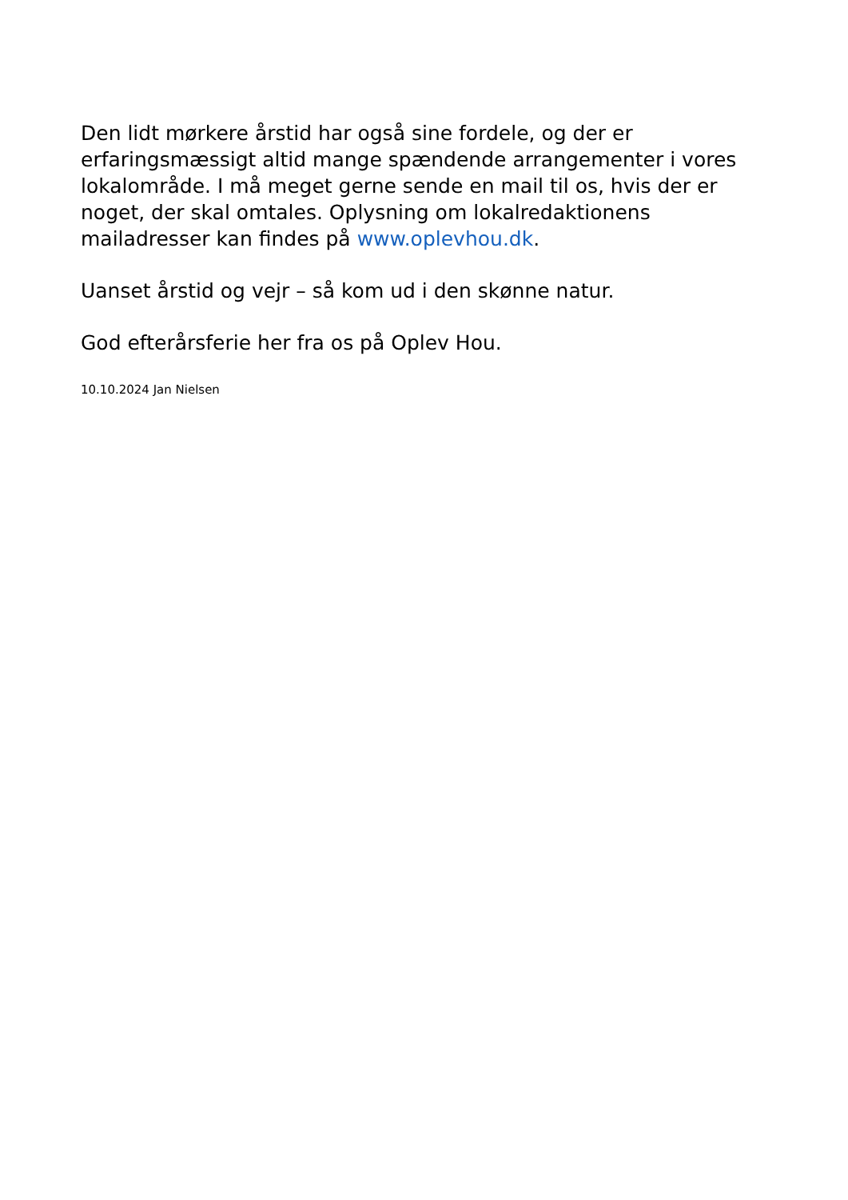Den lidt mørkere årstid har også sine fordele, og der er erfaringsmæssigt altid mange spændende arrangementer i vores lokalområde. I må meget gerne sende en mail til os, hvis der er noget, der skal omtales. Oplysning om lokalredaktionens mailadresser kan findes på www.oplevhou.dk.
Uanset årstid og vejr – så kom ud i den skønne natur.
God efterårsferie her fra os på Oplev Hou.
10.10.2024 Jan Nielsen